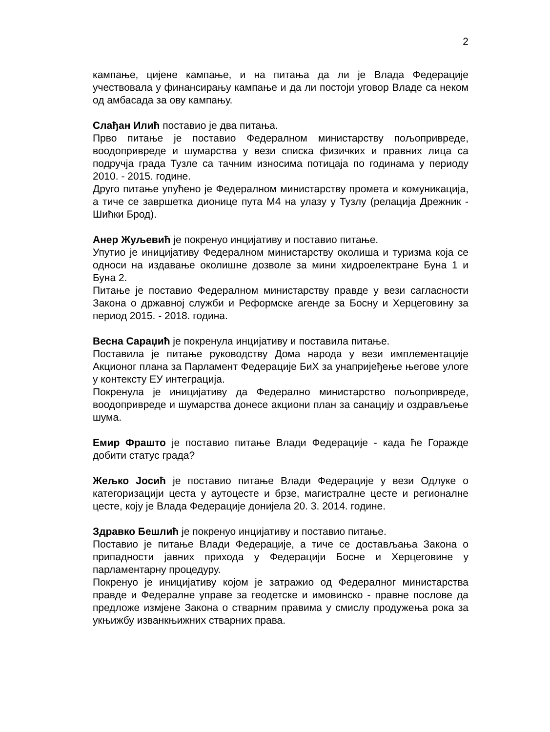2
кампање, цијене кампање, и на питања да ли је Влада Федерације учествовала у финансирању кампање и да ли постоји уговор Владе са неком од амбасада за ову кампању.
Слађан Илић поставио је два питања.
Прво питање је поставио Федералном министарству пољопривреде, воодопривреде и шумарства у вези списка физичких и правних лица са подручја града Тузле са тачним износима потицаја по годинама у периоду 2010. - 2015. године.
Друго питање упућено је Федералном министарству промета и комуникација, а тиче се завршетка дионице пута М4 на улазу у Тузлу (релација Дрежник - Шићки Брод).
Анер Жуљевић је покренуо инцијативу и поставио питање.
Упутио је иницијативу Федералном министарству околиша и туризма која се односи на издавање околишне дозволе за мини хидроелектране Буна 1 и Буна 2.
Питање је поставио Федералном министарству правде у вези сагласности Закона о државној служби и Реформске агенде за Босну и Херцеговину за период 2015. - 2018. година.
Весна Сараџић је покренула инцијативу и поставила питање.
Поставила је питање руководству Дома народа у вези имплементације Акционог плана за Парламент Федерације БиХ за унапријеђење његове улоге у контексту ЕУ интеграција.
Покренула је иницијативу да Федерално министарство пољопривреде, воодопривреде и шумарства донесе акциони план за санацију и оздрављење шума.
Емир Фрашто је поставио питање Влади Федерације - када ће Горажде добити статус града?
Жељко Јосић је поставио питање Влади Федерације у вези Одлуке о категоризацији цеста у аутоцесте и брзе, магистралне цесте и регионалне цесте, коју је Влада Федерације донијела 20. 3. 2014. године.
Здравко Бешлић је покренуо инцијативу и поставио питање.
Поставио је питање Влади Федерације, а тиче се достављања Закона о припадности јавних прихода у Федерацији Босне и Херцеговине у парламентарну процедуру.
Покренуо је иницијативу којом је затражио од Федералног министарства правде и Федералне управе за геодетске и имовинско - правне послове да предложе измјене Закона о стварним правима у смислу продужења рока за укњижбу изванкњижних стварних права.